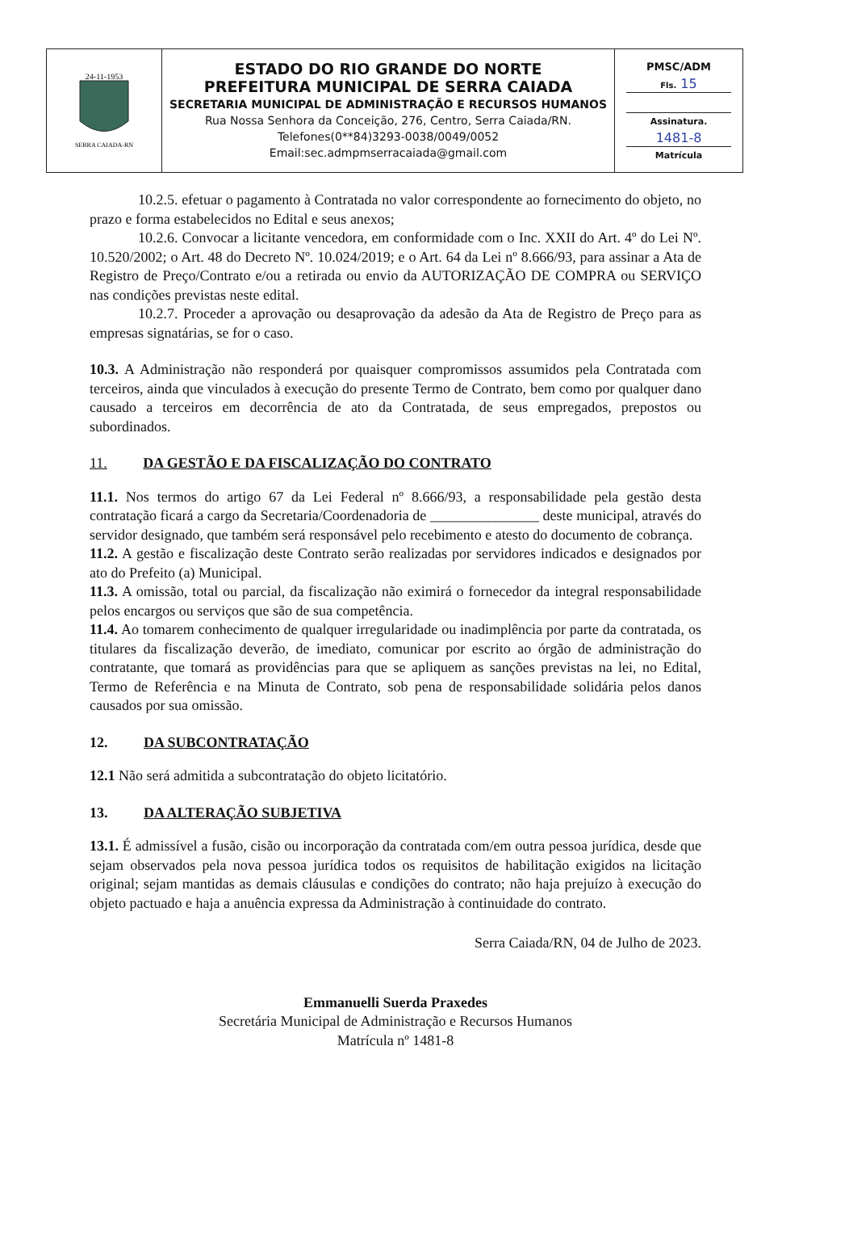| 24-11-1953 SERRA CAIADA-RN | ESTADO DO RIO GRANDE DO NORTE PREFEITURA MUNICIPAL DE SERRA CAIADA SECRETARIA MUNICIPAL DE ADMINISTRAÇÃO E RECURSOS HUMANOS Rua Nossa Senhora da Conceição, 276, Centro, Serra Caiada/RN. Telefones(0**84)3293-0038/0049/0052 Email:sec.admpmserracaiada@gmail.com | PMSC/ADM Fls. 15 Assinatura. 1481-8 Matrícula |
10.2.5. efetuar o pagamento à Contratada no valor correspondente ao fornecimento do objeto, no prazo e forma estabelecidos no Edital e seus anexos;
10.2.6. Convocar a licitante vencedora, em conformidade com o Inc. XXII do Art. 4º do Lei Nº. 10.520/2002; o Art. 48 do Decreto Nº. 10.024/2019; e o Art. 64 da Lei nº 8.666/93, para assinar a Ata de Registro de Preço/Contrato e/ou a retirada ou envio da AUTORIZAÇÃO DE COMPRA ou SERVIÇO nas condições previstas neste edital.
10.2.7. Proceder a aprovação ou desaprovação da adesão da Ata de Registro de Preço para as empresas signatárias, se for o caso.
10.3. A Administração não responderá por quaisquer compromissos assumidos pela Contratada com terceiros, ainda que vinculados à execução do presente Termo de Contrato, bem como por qualquer dano causado a terceiros em decorrência de ato da Contratada, de seus empregados, prepostos ou subordinados.
11. DA GESTÃO E DA FISCALIZAÇÃO DO CONTRATO
11.1. Nos termos do artigo 67 da Lei Federal nº 8.666/93, a responsabilidade pela gestão desta contratação ficará a cargo da Secretaria/Coordenadoria de _______________ deste municipal, através do servidor designado, que também será responsável pelo recebimento e atesto do documento de cobrança.
11.2. A gestão e fiscalização deste Contrato serão realizadas por servidores indicados e designados por ato do Prefeito (a) Municipal.
11.3. A omissão, total ou parcial, da fiscalização não eximirá o fornecedor da integral responsabilidade pelos encargos ou serviços que são de sua competência.
11.4. Ao tomarem conhecimento de qualquer irregularidade ou inadimplência por parte da contratada, os titulares da fiscalização deverão, de imediato, comunicar por escrito ao órgão de administração do contratante, que tomará as providências para que se apliquem as sanções previstas na lei, no Edital, Termo de Referência e na Minuta de Contrato, sob pena de responsabilidade solidária pelos danos causados por sua omissão.
12. DA SUBCONTRATAÇÃO
12.1 Não será admitida a subcontratação do objeto licitatório.
13. DA ALTERAÇÃO SUBJETIVA
13.1. É admissível a fusão, cisão ou incorporação da contratada com/em outra pessoa jurídica, desde que sejam observados pela nova pessoa jurídica todos os requisitos de habilitação exigidos na licitação original; sejam mantidas as demais cláusulas e condições do contrato; não haja prejuízo à execução do objeto pactuado e haja a anuência expressa da Administração à continuidade do contrato.
Serra Caiada/RN, 04 de Julho de 2023.
Emmanuelli Suerda Praxedes
Secretária Municipal de Administração e Recursos Humanos
Matrícula nº 1481-8